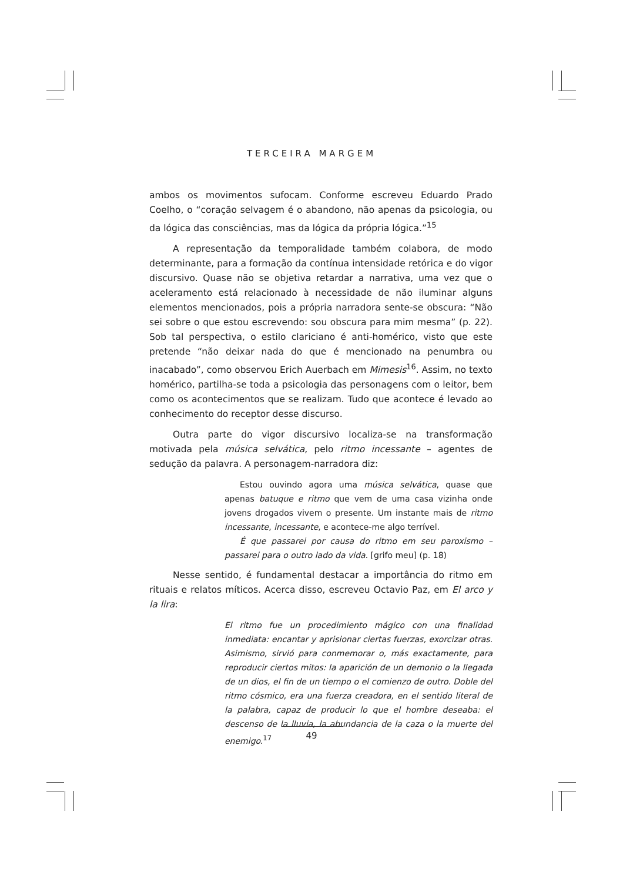TERCEIRA MARGEM
ambos os movimentos sufocam. Conforme escreveu Eduardo Prado Coelho, o “coração selvagem é o abandono, não apenas da psicologia, ou da lógica das consciências, mas da lógica da própria lógica.”<sup>15</sup>
A representação da temporalidade também colabora, de modo determinante, para a formação da contínua intensidade retórica e do vigor discursivo. Quase não se objetiva retardar a narrativa, uma vez que o aceleramento está relacionado à necessidade de não iluminar alguns elementos mencionados, pois a própria narradora sente-se obscura: “Não sei sobre o que estou escrevendo: sou obscura para mim mesma” (p. 22). Sob tal perspectiva, o estilo clariciano é anti-homérico, visto que este pretende “não deixar nada do que é mencionado na penumbra ou inacabado”, como observou Erich Auerbach em Mimesis<sup>16</sup>. Assim, no texto homérico, partilha-se toda a psicologia das personagens com o leitor, bem como os acontecimentos que se realizam. Tudo que acontece é levado ao conhecimento do receptor desse discurso.
Outra parte do vigor discursivo localiza-se na transformação motivada pela música selvática, pelo ritmo incessante – agentes de sedução da palavra. A personagem-narradora diz:
Estou ouvindo agora uma música selvática, quase que apenas batuque e ritmo que vem de uma casa vizinha onde jovens drogados vivem o presente. Um instante mais de ritmo incessante, incessante, e acontece-me algo terrível.
É que passarei por causa do ritmo em seu paroxismo – passarei para o outro lado da vida. [grifo meu] (p. 18)
Nesse sentido, é fundamental destacar a importância do ritmo em rituais e relatos míticos. Acerca disso, escreveu Octavio Paz, em El arco y la lira:
El ritmo fue un procedimiento mágico con una finalidad inmediata: encantar y aprisionar ciertas fuerzas, exorcizar otras. Asimismo, sirvió para conmemorar o, más exactamente, para reproducir ciertos mitos: la aparición de un demonio o la llegada de un dios, el fin de un tiempo o el comienzo de outro. Doble del ritmo cósmico, era una fuerza creadora, en el sentido literal de la palabra, capaz de producir lo que el hombre deseaba: el descenso de la lluvia, la abundancia de la caza o la muerte del enemigo.<sup>17</sup>
49